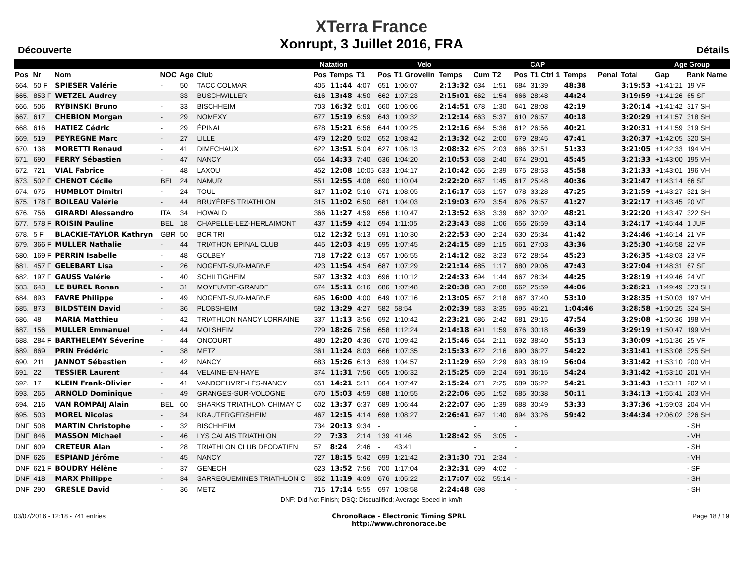XTerra France
Xonrupt, 3 Juillet 2016, FRA
Découverte Détails
| | | | | | | Natation | | | Velo | | | | | CAP | | | | | Age Group | |
| --- | --- | --- | --- | --- | --- | --- | --- | --- | --- | --- | --- | --- | --- | --- | --- | --- | --- | --- | --- | --- |
| Pos | Nr | Nom | NOC | Age | Club | Pos | Temps | T1 | Pos | T1 Grovelin | Temps | Cum | T2 | Pos | T1 Ctrl 1 | Temps | Penal | Total | Gap | Rank Name |
| 664. | 50 F | SPIESER Valérie | - | 50 | TACC COLMAR | 405 | 11:44 | 4:07 | 651 | 1:06:07 | 2:13:32 | 634 | 1:51 | 684 | 31:39 | 48:38 | | 3:19:53 | +1:41:21 | 19 VF |
| 665. | 853 F | WETZEL Audrey | - | 33 | BUSCHWILLER | 616 | 13:48 | 4:50 | 662 | 1:07:23 | 2:15:01 | 662 | 1:54 | 666 | 28:48 | 44:24 | | 3:19:59 | +1:41:26 | 65 SF |
| 666. | 506 | RYBINSKI Bruno | - | 33 | BISCHHEIM | 703 | 16:32 | 5:01 | 660 | 1:06:06 | 2:14:51 | 678 | 1:30 | 641 | 28:08 | 42:19 | | 3:20:14 | +1:41:42 | 317 SH |
| 667. | 617 | CHEBION Morgan | - | 29 | NOMEXY | 677 | 15:19 | 6:59 | 643 | 1:09:32 | 2:12:14 | 663 | 5:37 | 610 | 26:57 | 40:18 | | 3:20:29 | +1:41:57 | 318 SH |
| 668. | 616 | HATIEZ Cédric | - | 29 | ÉPINAL | 678 | 15:21 | 6:56 | 644 | 1:09:25 | 2:12:16 | 664 | 5:36 | 612 | 26:56 | 40:21 | | 3:20:31 | +1:41:59 | 319 SH |
| 669. | 519 | PEYREGNE Marc | - | 27 | LILLE | 479 | 12:20 | 5:02 | 652 | 1:08:42 | 2:13:32 | 642 | 2:00 | 679 | 28:45 | 47:41 | | 3:20:37 | +1:42:05 | 320 SH |
| 670. | 138 | MORETTI Renaud | - | 41 | DIMECHAUX | 622 | 13:51 | 5:04 | 627 | 1:06:13 | 2:08:32 | 625 | 2:03 | 686 | 32:51 | 51:33 | | 3:21:05 | +1:42:33 | 194 VH |
| 671. | 690 | FERRY Sébastien | - | 47 | NANCY | 654 | 14:33 | 7:40 | 636 | 1:04:20 | 2:10:53 | 658 | 2:40 | 674 | 29:01 | 45:45 | | 3:21:33 | +1:43:00 | 195 VH |
| 672. | 721 | VIAL Fabrice | - | 48 | LAXOU | 452 | 12:08 | 10:05 | 633 | 1:04:17 | 2:10:42 | 656 | 2:39 | 675 | 28:53 | 45:58 | | 3:21:33 | +1:43:01 | 196 VH |
| 673. | 502 F | CHENOT Cécile | BEL | 24 | NAMUR | 551 | 12:55 | 4:08 | 690 | 1:10:04 | 2:22:20 | 687 | 1:45 | 617 | 25:48 | 40:36 | | 3:21:47 | +1:43:14 | 66 SF |
| 674. | 675 | HUMBLOT Dimitri | - | 24 | TOUL | 317 | 11:02 | 5:16 | 671 | 1:08:05 | 2:16:17 | 653 | 1:57 | 678 | 33:28 | 47:25 | | 3:21:59 | +1:43:27 | 321 SH |
| 675. | 178 F | BOILEAU Valérie | - | 44 | BRUYÈRES TRIATHLON | 315 | 11:02 | 6:50 | 681 | 1:04:03 | 2:19:03 | 679 | 3:54 | 626 | 26:57 | 41:27 | | 3:22:17 | +1:43:45 | 20 VF |
| 676. | 756 | GIRARDI Alessandro | ITA | 34 | HOWALD | 366 | 11:27 | 4:59 | 656 | 1:10:47 | 2:13:52 | 638 | 3:39 | 682 | 32:02 | 48:21 | | 3:22:20 | +1:43:47 | 322 SH |
| 677. | 578 F | ROISIN Pauline | BEL | 18 | CHAPELLE-LEZ-HERLAIMONT | 437 | 11:59 | 4:12 | 694 | 1:11:05 | 2:23:43 | 688 | 1:06 | 656 | 26:59 | 43:14 | | 3:24:17 | +1:45:44 | 1 JUF |
| 678. | 5 F | BLACKIE-TAYLOR Kathryn | GBR | 50 | BCR TRI | 512 | 12:32 | 5:13 | 691 | 1:10:30 | 2:22:53 | 690 | 2:24 | 630 | 25:34 | 41:42 | | 3:24:46 | +1:46:14 | 21 VF |
| 679. | 366 F | MULLER Nathalie | - | 44 | TRIATHON EPINAL CLUB | 445 | 12:03 | 4:19 | 695 | 1:07:45 | 2:24:15 | 689 | 1:15 | 661 | 27:03 | 43:36 | | 3:25:30 | +1:46:58 | 22 VF |
| 680. | 169 F | PERRIN Isabelle | - | 48 | GOLBEY | 718 | 17:22 | 6:13 | 657 | 1:06:55 | 2:14:12 | 682 | 3:23 | 672 | 28:54 | 45:23 | | 3:26:35 | +1:48:03 | 23 VF |
| 681. | 457 F | GELEBART Lisa | - | 26 | NOGENT-SUR-MARNE | 423 | 11:54 | 4:54 | 687 | 1:07:29 | 2:21:14 | 685 | 1:17 | 680 | 29:06 | 47:43 | | 3:27:04 | +1:48:31 | 67 SF |
| 682. | 197 F | GAUSS Valérie | - | 40 | SCHILTIGHEIM | 597 | 13:32 | 4:03 | 696 | 1:10:12 | 2:24:33 | 694 | 1:44 | 667 | 28:34 | 44:25 | | 3:28:19 | +1:49:46 | 24 VF |
| 683. | 643 | LE BUREL Ronan | - | 31 | MOYEUVRE-GRANDE | 674 | 15:11 | 6:16 | 686 | 1:07:48 | 2:20:38 | 693 | 2:08 | 662 | 25:59 | 44:06 | | 3:28:21 | +1:49:49 | 323 SH |
| 684. | 893 | FAVRE Philippe | - | 49 | NOGENT-SUR-MARNE | 695 | 16:00 | 4:00 | 649 | 1:07:16 | 2:13:05 | 657 | 2:18 | 687 | 37:40 | 53:10 | | 3:28:35 | +1:50:03 | 197 VH |
| 685. | 873 | BILDSTEIN David | - | 36 | PLOBSHEIM | 592 | 13:29 | 4:27 | 582 | 58:54 | 2:02:39 | 583 | 3:35 | 695 | 46:21 | 1:04:46 | | 3:28:58 | +1:50:25 | 324 SH |
| 686. | 48 | MARIA Matthieu | - | 42 | TRIATHLON NANCY LORRAINE | 337 | 11:13 | 3:56 | 692 | 1:10:42 | 2:23:21 | 686 | 2:42 | 681 | 29:15 | 47:54 | | 3:29:08 | +1:50:36 | 198 VH |
| 687. | 156 | MULLER Emmanuel | - | 44 | MOLSHEIM | 729 | 18:26 | 7:56 | 658 | 1:12:24 | 2:14:18 | 691 | 1:59 | 676 | 30:18 | 46:39 | | 3:29:19 | +1:50:47 | 199 VH |
| 688. | 284 F | BARTHELEMY Séverine | - | 44 | ONCOURT | 480 | 12:20 | 4:36 | 670 | 1:09:42 | 2:15:46 | 654 | 2:11 | 692 | 38:40 | 55:13 | | 3:30:09 | +1:51:36 | 25 VF |
| 689. | 869 | PRIN Frédéric | - | 38 | METZ | 361 | 11:24 | 8:03 | 666 | 1:07:35 | 2:15:33 | 672 | 2:16 | 690 | 36:27 | 54:22 | | 3:31:41 | +1:53:08 | 325 SH |
| 690. | 211 | JANNOT Sébastien | - | 42 | NANCY | 683 | 15:26 | 6:13 | 639 | 1:04:57 | 2:11:29 | 659 | 2:29 | 693 | 38:19 | 56:04 | | 3:31:42 | +1:53:10 | 200 VH |
| 691. | 22 | TESSIER Laurent | - | 44 | VELAINE-EN-HAYE | 374 | 11:31 | 7:56 | 665 | 1:06:32 | 2:15:25 | 669 | 2:24 | 691 | 36:15 | 54:24 | | 3:31:42 | +1:53:10 | 201 VH |
| 692. | 17 | KLEIN Frank-Olivier | - | 41 | VANDOEUVRE-LÈS-NANCY | 651 | 14:21 | 5:11 | 664 | 1:07:47 | 2:15:24 | 671 | 2:25 | 689 | 36:22 | 54:21 | | 3:31:43 | +1:53:11 | 202 VH |
| 693. | 265 | ARNOLD Dominique | - | 49 | GRANGES-SUR-VOLOGNE | 670 | 15:03 | 4:59 | 688 | 1:10:55 | 2:22:06 | 695 | 1:52 | 685 | 30:38 | 50:11 | | 3:34:13 | +1:55:41 | 203 VH |
| 694. | 216 | VAN ROMPAIJ Alain | BEL | 60 | SHARKS TRIATHLON CHIMAY C | 602 | 13:37 | 6:37 | 689 | 1:06:44 | 2:22:07 | 696 | 1:39 | 688 | 30:49 | 53:33 | | 3:37:36 | +1:59:03 | 204 VH |
| 695. | 503 | MOREL Nicolas | - | 34 | KRAUTERGERSHEIM | 467 | 12:15 | 4:14 | 698 | 1:08:27 | 2:26:41 | 697 | 1:40 | 694 | 33:26 | 59:42 | | 3:44:34 | +2:06:02 | 326 SH |
| DNF | 508 | MARTIN Christophe | - | 32 | BISCHHEIM | 734 | 20:13 | 9:34 | - | | | - | | - | | | | | | - SH |
| DNF | 846 | MASSON Michael | - | 46 | LYS CALAIS TRIATHLON | 22 | 7:33 | 2:14 | 139 | 41:46 | 1:28:42 | 95 | 3:05 | - | | | | | | - VH |
| DNF | 609 | CRETEUR Alan | - | 28 | TRIATHLON CLUB DEODATIEN | 57 | 8:24 | 2:46 | - | 43:41 | | - | | - | | | | | | - SH |
| DNF | 626 | ESPIAND Jérôme | - | 45 | NANCY | 727 | 18:15 | 5:42 | 699 | 1:21:42 | 2:31:30 | 701 | 2:34 | - | | | | | | - VH |
| DNF | 621 F | BOUDRY Hélène | - | 37 | GENECH | 623 | 13:52 | 7:56 | 700 | 1:17:04 | 2:32:31 | 699 | 4:02 | - | | | | | | - SF |
| DNF | 418 | MARX Philippe | - | 34 | SARREGUEMINES TRIATHLON C | 352 | 11:19 | 4:09 | 676 | 1:05:22 | 2:17:07 | 652 | 55:14 | - | | | | | | - SH |
| DNF | 290 | GRESLE David | - | 36 | METZ | 715 | 17:14 | 5:55 | 697 | 1:08:58 | 2:24:48 | 698 | | - | | | | | | - SH |
DNF: Did Not Finish; DSQ: Disqualified; Average Speed in km/h
03/07/2016 - 12:18 - 741 entries ChronoRace - Electronic Timing SPRL
http://www.chronorace.be Page 18 / 19